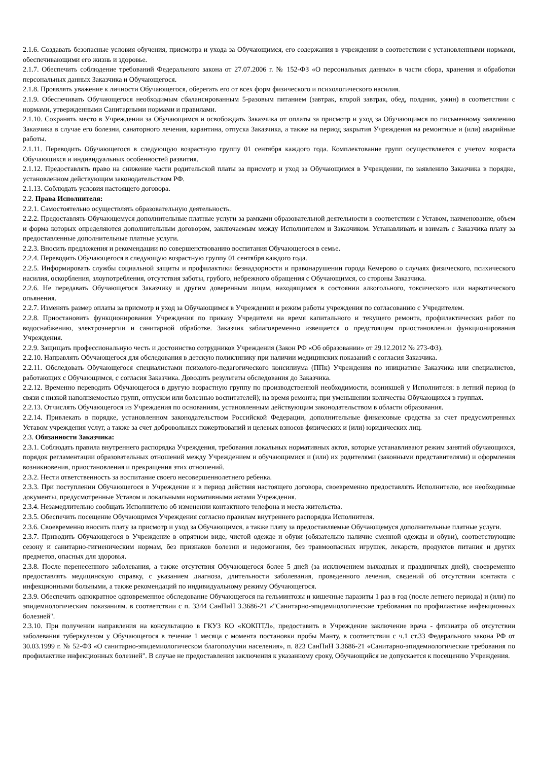2.1.6. Создавать безопасные условия обучения, присмотра и ухода за Обучающимся, его содержания в учреждении в соответствии с установленными нормами, обеспечивающими его жизнь и здоровье.
2.1.7. Обеспечить соблюдение требований Федерального закона от 27.07.2006 г. № 152-ФЗ «О персональных данных» в части сбора, хранения и обработки персональных данных Заказчика и Обучающегося.
2.1.8. Проявлять уважение к личности Обучающегося, оберегать его от всех форм физического и психологического насилия.
2.1.9. Обеспечивать Обучающегося необходимым сбалансированным 5-разовым питанием (завтрак, второй завтрак, обед, полдник, ужин) в соответствии с нормами, утвержденными Санитарными нормами и правилами.
2.1.10. Сохранять место в Учреждении за Обучающимся и освобождать Заказчика от оплаты за присмотр и уход за Обучающимся по письменному заявлению Заказчика в случае его болезни, санаторного лечения, карантина, отпуска Заказчика, а также на период закрытия Учреждения на ремонтные и (или) аварийные работы.
2.1.11. Переводить Обучающегося в следующую возрастную группу 01 сентября каждого года. Комплектование групп осуществляется с учетом возраста Обучающихся и индивидуальных особенностей развития.
2.1.12. Предоставлять право на снижение части родительской платы за присмотр и уход за Обучающимся в Учреждении, по заявлению Заказчика в порядке, установленном действующим законодательством РФ.
2.1.13. Соблюдать условия настоящего договора.
2.2. Права Исполнителя:
2.2.1. Самостоятельно осуществлять образовательную деятельность.
2.2.2. Предоставлять Обучающемуся дополнительные платные услуги за рамками образовательной деятельности в соответствии с Уставом, наименование, объем и форма которых определяются дополнительным договором, заключаемым между Исполнителем и Заказчиком. Устанавливать и взимать с Заказчика плату за предоставленные дополнительные платные услуги.
2.2.3. Вносить предложения и рекомендации по совершенствованию воспитания Обучающегося в семье.
2.2.4. Переводить Обучающегося в следующую возрастную группу 01 сентября каждого года.
2.2.5. Информировать службы социальной защиты и профилактики безнадзорности и правонарушении города Кемерово о случаях физического, психического насилия, оскорбления, злоупотребления, отсутствия заботы, грубого, небрежного обращения с Обучающимся, со стороны Заказчика.
2.2.6. Не передавать Обучающегося Заказчику и другим доверенным лицам, находящимся в состоянии алкогольного, токсического или наркотического опьянения.
2.2.7. Изменять размер оплаты за присмотр и уход за Обучающимся в Учреждении и режим работы учреждения по согласованию с Учредителем.
2.2.8. Приостановить функционирования Учреждения по приказу Учредителя на время капитального и текущего ремонта, профилактических работ по водоснабжению, электроэнергии и санитарной обработке. Заказчик заблаговременно извещается о предстоящем приостановлении функционирования Учреждения.
2.2.9. Защищать профессиональную честь и достоинство сотрудников Учреждения (Закон РФ «Об образовании» от 29.12.2012 № 273-ФЗ).
2.2.10. Направлять Обучающегося для обследования в детскую поликлинику при наличии медицинских показаний с согласия Заказчика.
2.2.11. Обследовать Обучающегося специалистами психолого-педагогического консилиума (ППк) Учреждения по инициативе Заказчика или специалистов, работающих с Обучающимся, с согласия Заказчика. Доводить результаты обследования до Заказчика.
2.2.12. Временно переводить Обучающегося в другую возрастную группу по производственной необходимости, возникшей у Исполнителя: в летний период (в связи с низкой наполняемостью групп, отпуском или болезнью воспитателей); на время ремонта; при уменьшении количества Обучающихся в группах.
2.2.13. Отчислять Обучающегося из Учреждения по основаниям, установленным действующим законодательством в области образования.
2.2.14. Привлекать в порядке, установленном законодательством Российской Федерации, дополнительные финансовые средства за счет предусмотренных Уставом учреждения услуг, а также за счет добровольных пожертвований и целевых взносов физических и (или) юридических лиц.
2.3. Обязанности Заказчика:
2.3.1. Соблюдать правила внутреннего распорядка Учреждения, требования локальных нормативных актов, которые устанавливают режим занятий обучающихся, порядок регламентации образовательных отношений между Учреждением и обучающимися и (или) их родителями (законными представителями) и оформления возникновения, приостановления и прекращения этих отношений.
2.3.2. Нести ответственность за воспитание своего несовершеннолетнего ребенка.
2.3.3. При поступлении Обучающегося в Учреждение и в период действия настоящего договора, своевременно предоставлять Исполнителю, все необходимые документы, предусмотренные Уставом и локальными нормативными актами Учреждения.
2.3.4. Незамедлительно сообщать Исполнителю об изменении контактного телефона и места жительства.
2.3.5. Обеспечить посещение Обучающимся Учреждения согласно правилам внутреннего распорядка Исполнителя.
2.3.6. Своевременно вносить плату за присмотр и уход за Обучающимся, а также плату за предоставляемые Обучающемуся дополнительные платные услуги.
2.3.7. Приводить Обучающегося в Учреждение в опрятном виде, чистой одежде и обуви (обязательно наличие сменной одежды и обуви), соответствующие сезону и санитарно-гигиеническим нормам, без признаков болезни и недомогания, без травмоопасных игрушек, лекарств, продуктов питания и других предметов, опасных для здоровья.
2.3.8. После перенесенного заболевания, а также отсутствия Обучающегося более 5 дней (за исключением выходных и праздничных дней), своевременно предоставлять медицинскую справку, с указанием диагноза, длительности заболевания, проведенного лечения, сведений об отсутствии контакта с инфекционными больными, а также рекомендаций по индивидуальному режиму Обучающегося.
2.3.9. Обеспечить однократное одновременное обследование Обучающегося на гельминтозы и кишечные паразиты 1 раз в год (после летнего периода) и (или) по эпидемиологическим показаниям. в соответствии с п. 3344 СанПиН 3.3686-21 «"Санитарно-эпидемиологические требования по профилактике инфекционных болезней".
2.3.10. При получении направления на консультацию в ГКУЗ КО «КОКПТД», предоставить в Учреждение заключение врача - фтизиатра об отсутствии заболевания туберкулезом у Обучающегося в течение 1 месяца с момента постановки пробы Манту, в соответствии с ч.1 ст.33 Федерального закона РФ от 30.03.1999 г. № 52-ФЗ «О санитарно-эпидемиологическом благополучии населения», п. 823 СанПиН 3.3686-21 «Санитарно-эпидемиологические требования по профилактике инфекционных болезней". В случае не предоставления заключения к указанному сроку, Обучающийся не допускается к посещению Учреждения.